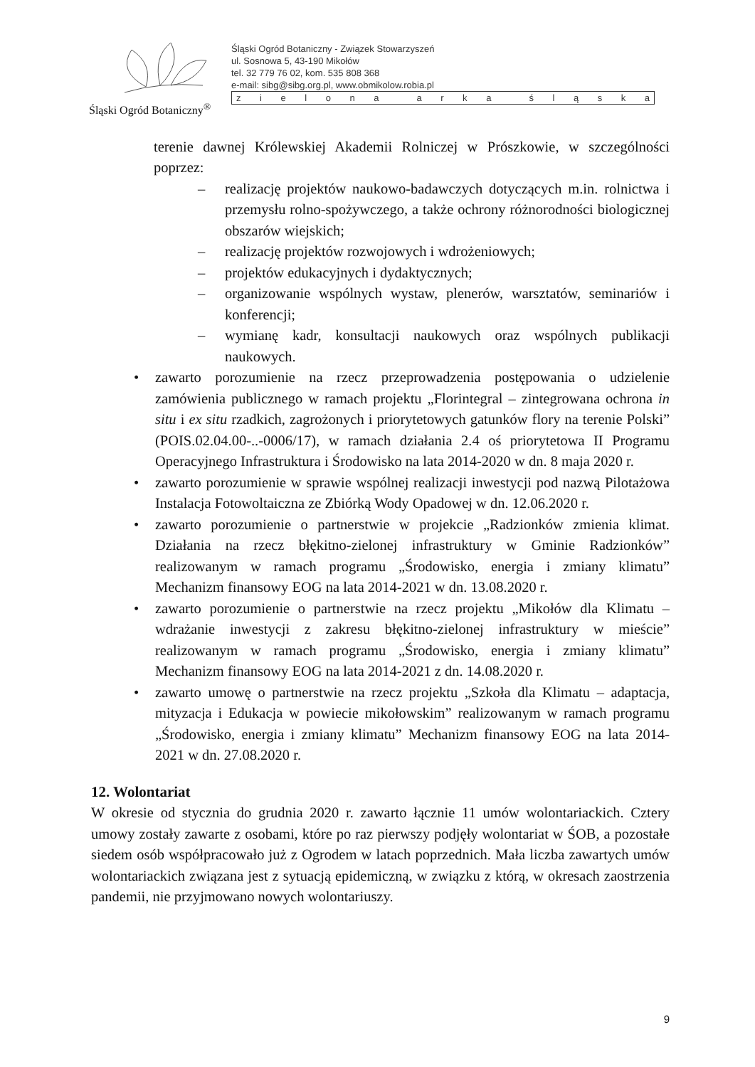Śląski Ogród Botaniczny<sup>®</sup>
Śląski Ogród Botaniczny - Związek Stowarzyszeń
ul. Sosnowa 5, 43-190 Mikołów
tel. 32 779 76 02, kom. 535 808 368
e-mail: sibg@sibg.org.pl, www.obmikolow.robia.pl
zielona arka śląska
terenie dawnej Królewskiej Akademii Rolniczej w Prószkowie, w szczególności poprzez:
– realizację projektów naukowo-badawczych dotyczących m.in. rolnictwa i przemysłu rolno-spożywczego, a także ochrony różnorodności biologicznej obszarów wiejskich;
– realizację projektów rozwojowych i wdrożeniowych;
– projektów edukacyjnych i dydaktycznych;
– organizowanie wspólnych wystaw, plenerów, warsztatów, seminariów i konferencji;
– wymianę kadr, konsultacji naukowych oraz wspólnych publikacji naukowych.
• zawarto porozumienie na rzecz przeprowadzenia postępowania o udzielenie zamówienia publicznego w ramach projektu „Florintegral – zintegrowana ochrona in situ i ex situ rzadkich, zagrożonych i priorytetowych gatunków flory na terenie Polski” (POIS.02.04.00-..-0006/17), w ramach działania 2.4 oś priorytetowa II Programu Operacyjnego Infrastruktura i Środowisko na lata 2014-2020 w dn. 8 maja 2020 r.
• zawarto porozumienie w sprawie wspólnej realizacji inwestycji pod nazwą Pilotażowa Instalacja Fotowoltaiczna ze Zbiórką Wody Opadowej w dn. 12.06.2020 r.
• zawarto porozumienie o partnerstwie w projekcie „Radzionków zmienia klimat. Działania na rzecz błękitno-zielonej infrastruktury w Gminie Radzionków” realizowanym w ramach programu „Środowisko, energia i zmiany klimatu” Mechanizm finansowy EOG na lata 2014-2021 w dn. 13.08.2020 r.
• zawarto porozumienie o partnerstwie na rzecz projektu „Mikołów dla Klimatu – wdrażanie inwestycji z zakresu błękitno-zielonej infrastruktury w mieście” realizowanym w ramach programu „Środowisko, energia i zmiany klimatu” Mechanizm finansowy EOG na lata 2014-2021 z dn. 14.08.2020 r.
• zawarto umowę o partnerstwie na rzecz projektu „Szkoła dla Klimatu – adaptacja, mityzacja i Edukacja w powiecie mikołowskim” realizowanym w ramach programu „Środowisko, energia i zmiany klimatu” Mechanizm finansowy EOG na lata 2014-2021 w dn. 27.08.2020 r.
12. Wolontariat
W okresie od stycznia do grudnia 2020 r. zawarto łącznie 11 umów wolontariackich. Cztery umowy zostały zawarte z osobami, które po raz pierwszy podjęły wolontariat w ŚOB, a pozostałe siedem osób współpracowało już z Ogrodem w latach poprzednich. Mała liczba zawartych umów wolontariackich związana jest z sytuacją epidemiczną, w związku z którą, w okresach zaostrzenia pandemii, nie przyjmowano nowych wolontariuszy.
9